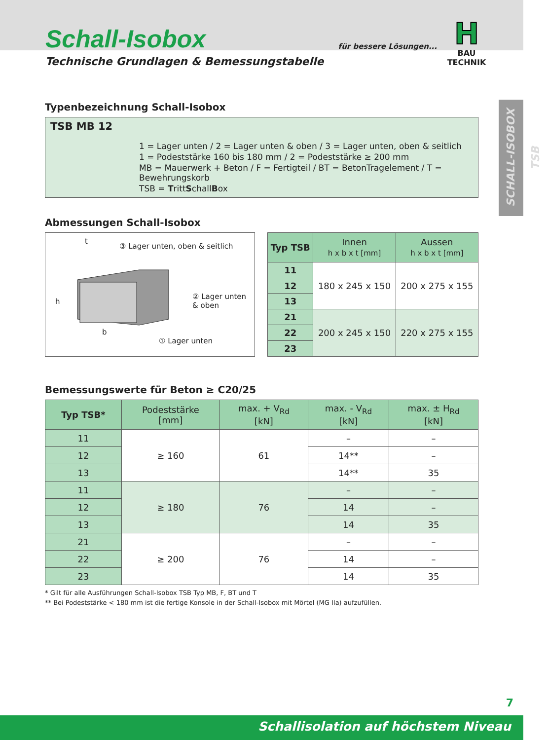Schall-Isobox
Technische Grundlagen & Bemessungstabelle
für bessere Lösungen...
H
BAU TECHNIK
SCHALL-ISOBOX TSB
Typenbezeichnung Schall-Isobox
TSB MB 12
1 = Lager unten / 2 = Lager unten & oben / 3 = Lager unten, oben & seitlich
1 = Podeststärke 160 bis 180 mm / 2 = Podeststärke ≥ 200 mm
MB = Mauerwerk + Beton / F = Fertigteil / BT = BetonTragelement / T = Bewehrungskorb
TSB = TrittSchallBox
Abmessungen Schall-Isobox
③ Lager unten, oben & seitlich
② Lager unten
& oben
① Lager unten
t
h
b
| Typ TSB | Innen h x b x t [mm] | Aussen h x b x t [mm] |
| --- | --- | --- |
| 11 | 180 x 245 x 150 | 200 x 275 x 155 |
| 12 | | |
| 13 | | |
| 21 | 200 x 245 x 150 | 220 x 275 x 155 |
| 22 | | |
| 23 | | |
Bemessungswerte für Beton ≥ C20/25
| Typ TSB* | Podeststärke [mm] | max. + V<sub>Rd</sub> [kN] | max. - V<sub>Rd</sub> [kN] | max. ± H<sub>Rd</sub> [kN] |
| --- | --- | --- | --- | --- |
| 11 | ≥ 160 | 61 | – | – |
| 12 | | | 14** | – |
| 13 | | | 14** | 35 |
| 11 | ≥ 180 | 76 | – | – |
| 12 | | | 14 | – |
| 13 | | | 14 | 35 |
| 21 | ≥ 200 | 76 | – | – |
| 22 | | | 14 | – |
| 23 | | | 14 | 35 |
* Gilt für alle Ausführungen Schall-Isobox TSB Typ MB, F, BT und T
** Bei Podeststärke < 180 mm ist die fertige Konsole in der Schall-Isobox mit Mörtel (MG IIa) aufzufüllen.
7
Schallisolation auf höchstem Niveau